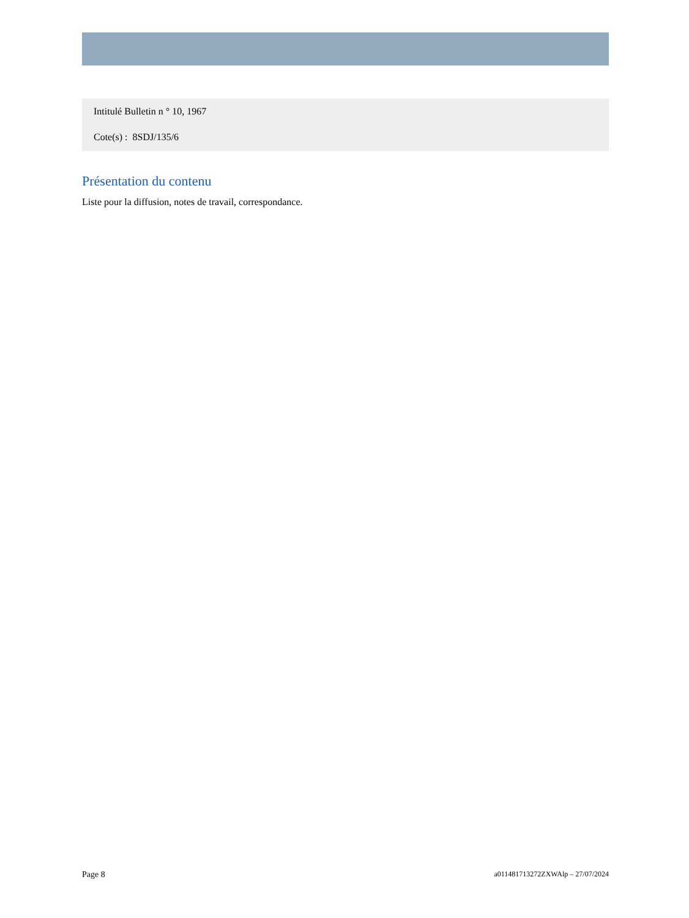Intitulé Bulletin n ° 10, 1967
Cote(s) : 8SDJ/135/6
Présentation du contenu
Liste pour la diffusion, notes de travail, correspondance.
Page 8 a011481713272ZXWAlp – 27/07/2024